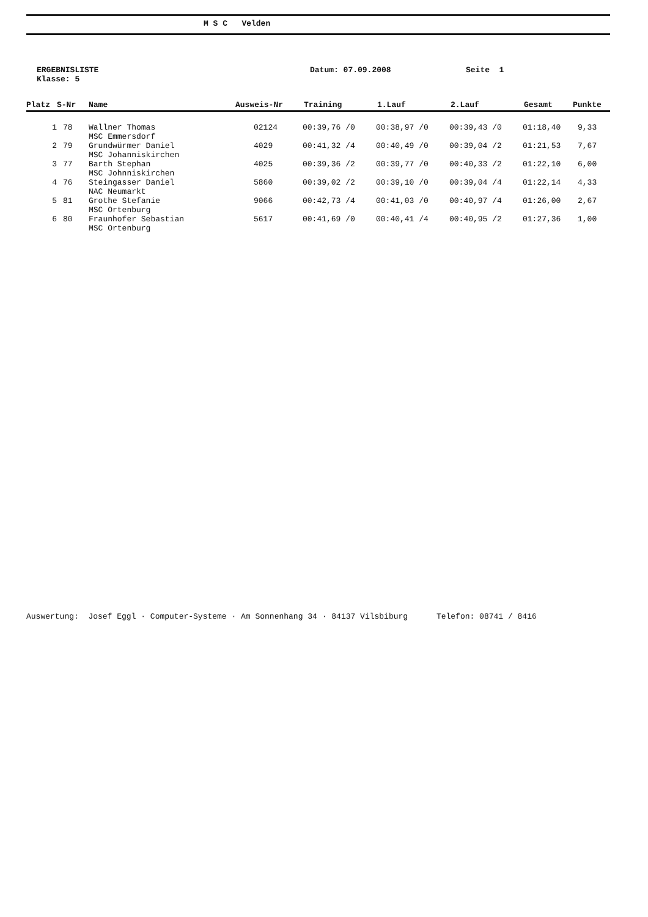M S C Velden
ERGEBNISLISTE
Klasse: 5
Datum: 07.09.2008 Seite 1
| Platz | S-Nr | Name | Ausweis-Nr | Training | 1.Lauf | 2.Lauf | Gesamt | Punkte |
| --- | --- | --- | --- | --- | --- | --- | --- | --- |
| 1 | 78 | Wallner Thomas MSC Emmersdorf | 02124 | 00:39,76 /0 | 00:38,97 /0 | 00:39,43 /0 | 01:18,40 | 9,33 |
| 2 | 79 | Grundwürmer Daniel MSC Johanniskirchen | 4029 | 00:41,32 /4 | 00:40,49 /0 | 00:39,04 /2 | 01:21,53 | 7,67 |
| 3 | 77 | Barth Stephan MSC Johnniskirchen | 4025 | 00:39,36 /2 | 00:39,77 /0 | 00:40,33 /2 | 01:22,10 | 6,00 |
| 4 | 76 | Steingasser Daniel NAC Neumarkt | 5860 | 00:39,02 /2 | 00:39,10 /0 | 00:39,04 /4 | 01:22,14 | 4,33 |
| 5 | 81 | Grothe Stefanie MSC Ortenburg | 9066 | 00:42,73 /4 | 00:41,03 /0 | 00:40,97 /4 | 01:26,00 | 2,67 |
| 6 | 80 | Fraunhofer Sebastian MSC Ortenburg | 5617 | 00:41,69 /0 | 00:40,41 /4 | 00:40,95 /2 | 01:27,36 | 1,00 |
Auswertung: Josef Eggl · Computer-Systeme · Am Sonnenhang 34 · 84137 Vilsbiburg Telefon: 08741 / 8416